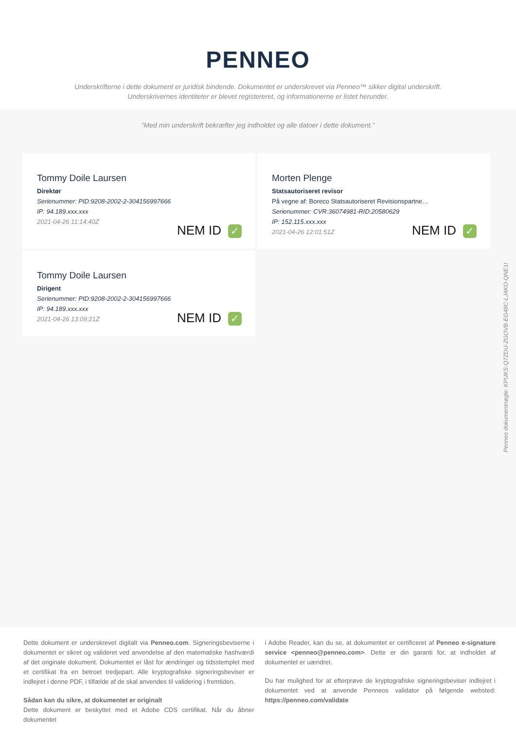PENNEO
Underskrifterne i dette dokument er juridisk bindende. Dokumentet er underskrevet via Penneo™ sikker digital underskrift.
Underskrivernes identiteter er blevet registereret, og informationerne er listet herunder.
“Med min underskrift bekræfter jeg indholdet og alle datoer i dette dokument.”
Tommy Doile Laursen
Direktør
Serienummer: PID:9208-2002-2-304156997666
IP: 94.189.xxx.xxx
2021-04-26 11:14:40Z
NEM ID ✓
Morten Plenge
Statsautoriseret revisor
På vegne af: Boreco Statsautoriseret Revisionspartne…
Serienummer: CVR:36074981-RID:20580629
IP: 152.115.xxx.xxx
2021-04-26 12:01:51Z
NEM ID ✓
Tommy Doile Laursen
Dirigent
Serienummer: PID:9208-2002-2-304156997666
IP: 94.189.xxx.xxx
2021-04-26 13:09:21Z
NEM ID ✓
Penneo dokumentnøgle: KPUKS-Q7ZDU-ZGOVB-EG48C-LJ4KO-QNE1I
Dette dokument er underskrevet digitalt via Penneo.com. Signeringsbeviserne i dokumentet er sikret og valideret ved anvendelse af den matematiske hashværdi af det originale dokument. Dokumentet er låst for ændringer og tidsstemplet med et certifikat fra en betroet tredjepart. Alle kryptografiske signeringsbeviser er indlejret i denne PDF, i tilfælde af de skal anvendes til validering i fremtiden.
Sådan kan du sikre, at dokumentet er originalt
Dette dokument er beskyttet med et Adobe CDS certifikat. Når du åbner dokumentet
i Adobe Reader, kan du se, at dokumentet er certificeret af Penneo e-signature service <penneo@penneo.com>. Dette er din garanti for, at indholdet af dokumentet er uændret.
Du har mulighed for at efterprøve de kryptografiske signeringsbeviser indlejret i dokumentet ved at anvende Penneos validator på følgende websted: https://penneo.com/validate